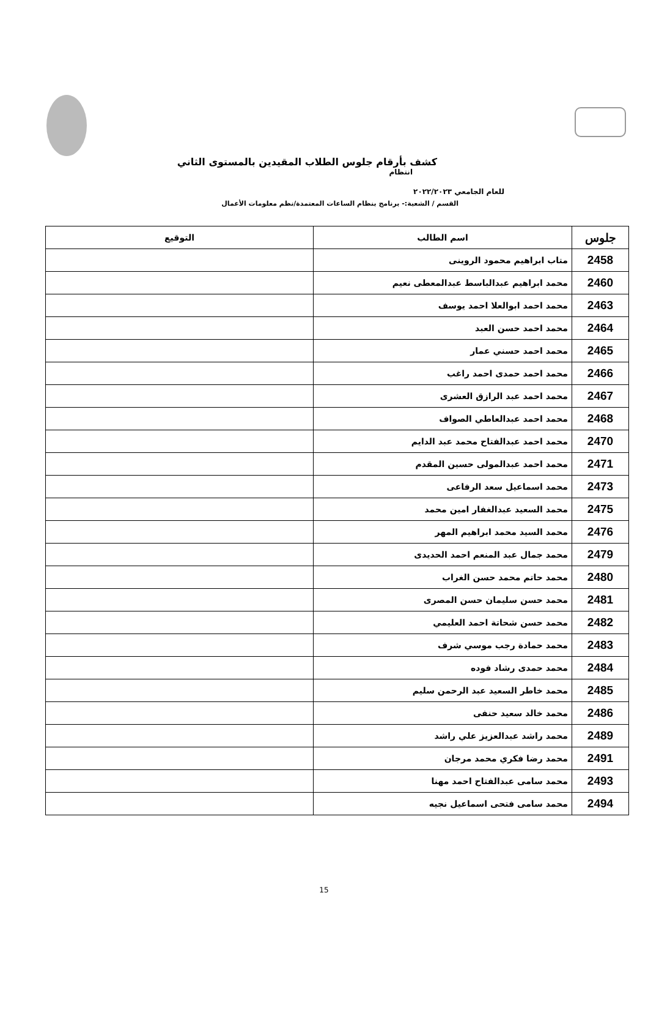كشف بأرقام جلوس الطلاب المقيدين بالمستوى الثاني
انتظام
للعام الجامعي ٢٠٢٢/٢٠٢٣
القسم / الشعبة:- برنامج بنظام الساعات المعتمدة/نظم معلومات الأعمال
| جلوس | اسم الطالب | التوقيع |
| --- | --- | --- |
| 2458 | متاب ابراهيم محمود الروينى | |
| 2460 | محمد ابراهيم عبدالباسط عبدالمعطى نعيم | |
| 2463 | محمد احمد ابوالعلا احمد يوسف | |
| 2464 | محمد احمد حسن العبد | |
| 2465 | محمد احمد حسني عمار | |
| 2466 | محمد احمد حمدى احمد راغب | |
| 2467 | محمد احمد عبد الرازق العشرى | |
| 2468 | محمد احمد عبدالعاطي الصواف | |
| 2470 | محمد احمد عبدالفتاح محمد عبد الدايم | |
| 2471 | محمد احمد عبدالمولى حسين المقدم | |
| 2473 | محمد اسماعيل سعد الرفاعى | |
| 2475 | محمد السعيد عبدالغفار امين محمد | |
| 2476 | محمد السيد محمد ابراهيم المهر | |
| 2479 | محمد جمال عبد المنعم احمد الحديدى | |
| 2480 | محمد حاتم محمد حسن الغراب | |
| 2481 | محمد حسن سليمان حسن المصرى | |
| 2482 | محمد حسن شحاتة احمد العليمي | |
| 2483 | محمد حمادة رجب موسي شرف | |
| 2484 | محمد حمدى رشاد فوده | |
| 2485 | محمد خاطر السعيد عبد الرحمن سليم | |
| 2486 | محمد خالد سعيد حنفى | |
| 2489 | محمد راشد عبدالعزيز علي راشد | |
| 2491 | محمد رضا فكري محمد مرجان | |
| 2493 | محمد سامى عبدالفتاح احمد مهنا | |
| 2494 | محمد سامى فتحى اسماعيل نجيه | |
15